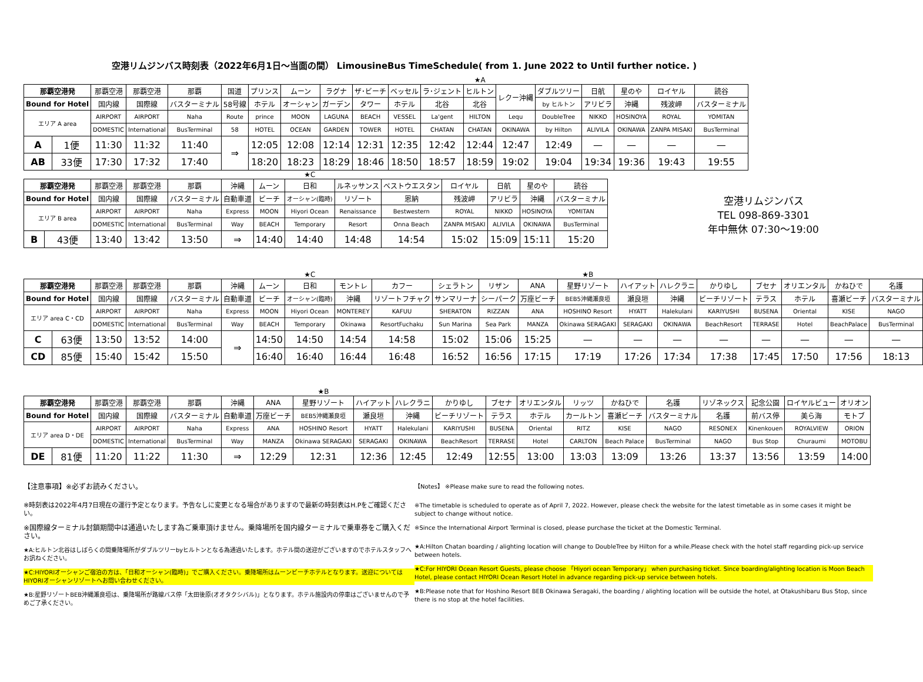空港リムジンバス時刻表（2022年6月1日～当面の間） LimousineBus TimeSchedule( from 1. June 2022 to Until further notice. )
| | | | | | | | | | | | | ★A | | | | | | |
| 那覇空港発 | | 那覇空港 | 那覇空港 | 那覇 | 国道 | プリンス | ムーン | ラグナ | ザ･ビーチ | ベッセル | ラ･ジェント | ヒルトン | レクー沖縄 | ダブルツリー | 日航 | 星のや | ロイヤル | 読谷 |
| Bound for Hotel | | 国内線 | 国際線 | バスターミナル | 58号線 | ホテル | オーシャン | ガーデン | タワー | ホテル | 北谷 | 北谷 | | by ヒルトン | アリビラ | 沖縄 | 残波岬 | バスターミナル |
| エリア A area | | AIRPORT | AIRPORT | Naha | Route | prince | MOON | LAGUNA | BEACH | VESSEL | La'gent | HILTON | Lequ | DoubleTree | NIKKO | HOSINOYA | ROYAL | YOMITAN |
| | | DOMESTIC | International | BusTerminal | 58 | HOTEL | OCEAN | GARDEN | TOWER | HOTEL | CHATAN | CHATAN | OKINAWA | by Hilton | ALIVILA | OKINAWA | ZANPA MISAKI | BusTerminal |
| A | 1便 | 11:30 | 11:32 | 11:40 | ⇒ | 12:05 | 12:08 | 12:14 | 12:31 | 12:35 | 12:42 | 12:44 | 12:47 | 12:49 | — | — | — | — |
| AB | 33便 | 17:30 | 17:32 | 17:40 | | 18:20 | 18:23 | 18:29 | 18:46 | 18:50 | 18:57 | 18:59 | 19:02 | 19:04 | 19:34 | 19:36 | 19:43 | 19:55 |
| | | | | | | | ★C | | | | | | |
| 那覇空港発 | | 那覇空港 | 那覇空港 | 那覇 | 沖縄 | ムーン | 日和 | ルネッサンス | ベストウエスタン | ロイヤル | 日航 | 星のや | 読谷 |
| Bound for Hotel | | 国内線 | 国際線 | バスターミナル | 自動車道 | ビーチ | オーシャン(臨時) | リゾート | 恩納 | 残波岬 | アリビラ | 沖縄 | バスターミナル |
| エリア B area | | AIRPORT | AIRPORT | Naha | Express | MOON | Hiyori Ocean | Renaissance | Bestwestern | ROYAL | NIKKO | HOSINOYA | YOMITAN |
| | | DOMESTIC | International | BusTerminal | Way | BEACH | Temporary | Resort | Onna Beach | ZANPA MISAKI | ALIVILA | OKINAWA | BusTerminal |
| B | 43便 | 13:40 | 13:42 | 13:50 | ⇒ | 14:40 | 14:40 | 14:48 | 14:54 | 15:02 | 15:09 | 15:11 | 15:20 |
空港リムジンバス
TEL 098-869-3301
年中無休 07:30～19:00
| | | | | | | | ★C | | | | | | ★B | | | | | | | |
| 那覇空港発 | | 那覇空港 | 那覇空港 | 那覇 | 沖縄 | ムーン | 日和 | モントレ | カフー | シェラトン | リザン | ANA | 星野リゾート | ハイアット | ハレクラニ | かりゆし | ブセナ | オリエンタル | かねひで | 名護 |
| Bound for Hotel | | 国内線 | 国際線 | バスターミナル | 自動車道 | ビーチ | オーシャン(臨時) | 沖縄 | リゾートフチャク | サンマリーナ | シーパーク | 万座ビーチ | BEB5沖縄瀬良垣 | 瀬良垣 | 沖縄 | ビーチリゾート | テラス | ホテル | 喜瀬ビーチ | バスターミナル |
| エリア area C・CD | | AIRPORT | AIRPORT | Naha | Express | MOON | Hiyori Ocean | MONTEREY | KAFUU | SHERATON | RIZZAN | ANA | HOSHINO Resort | HYATT | Halekulani | KARIYUSHI | BUSENA | Oriental | KISE | NAGO |
| | | DOMESTIC | International | BusTerminal | Way | BEACH | Temporary | Okinawa | ResortFuchaku | Sun Marina | Sea Park | MANZA | Okinawa SERAGAKI | SERAGAKI | OKINAWA | BeachResort | TERRASE | Hotel | BeachPalace | BusTerminal |
| C | 63便 | 13:50 | 13:52 | 14:00 | ⇒ | 14:50 | 14:50 | 14:54 | 14:58 | 15:02 | 15:06 | 15:25 | — | — | — | — | — | — | — | — |
| CD | 85便 | 15:40 | 15:42 | 15:50 | | 16:40 | 16:40 | 16:44 | 16:48 | 16:52 | 16:56 | 17:15 | 17:19 | 17:26 | 17:34 | 17:38 | 17:45 | 17:50 | 17:56 | 18:13 |
| | | | | | | | ★B | | | | | | | | | | | | |
| 那覇空港発 | | 那覇空港 | 那覇空港 | 那覇 | 沖縄 | ANA | 星野リゾート | ハイアット | ハレクラニ | かりゆし | ブセナ | オリエンタル | リッツ | かねひで | 名護 | リゾネックス | 記念公園 | ロイヤルビュー | オリオン |
| Bound for Hotel | | 国内線 | 国際線 | バスターミナル | 自動車道 | 万座ビーチ | BEB5沖縄瀬良垣 | 瀬良垣 | 沖縄 | ビーチリゾート | テラス | ホテル | カールトン | 喜瀬ビーチ | バスターミナル | 名護 | 前バス停 | 美ら海 | モトブ |
| エリア area D・DE | | AIRPORT | AIRPORT | Naha | Express | ANA | HOSHINO Resort | HYATT | Halekulani | KARIYUSHI | BUSENA | Oriental | RITZ | KISE | NAGO | RESONEX | Kinenkouen | ROYALVIEW | ORION |
| | | DOMESTIC | International | BusTerminal | Way | MANZA | Okinawa SERAGAKI | SERAGAKI | OKINAWA | BeachResort | TERRASE | Hotel | CARLTON | Beach Palace | BusTerminal | NAGO | Bus Stop | Churaumi | MOTOBU |
| DE | 81便 | 11:20 | 11:22 | 11:30 | ⇒ | 12:29 | 12:31 | 12:36 | 12:45 | 12:49 | 12:55 | 13:00 | 13:03 | 13:09 | 13:26 | 13:37 | 13:56 | 13:59 | 14:00 |
【注意事項】※必ずお読みください。
※時刻表は2022年4月7日現在の運行予定となります。予告なしに変更となる場合がありますので最新の時刻表はH.Pをご確認ください。
※国際線ターミナル封鎖期間中は通過いたします為ご乗車頂けません。乗降場所を国内線ターミナルで乗車券をご購入ください。
★A:ヒルトン北谷はしばらくの間乗降場所がダブルツリーbyヒルトンとなる為通過いたします。ホテル間の送迎がございますのでホテルスタッフへお訊ねください。
★C:HIYORIオーシャンご宿泊の方は、「日和オーシャン(臨時)」でご購入ください。乗降場所はムーンビーチホテルとなります。送迎についてはHIYORIオーシャンリゾートへお問い合わせください。
★B:星野リゾートBEB沖縄瀬良垣は、乗降場所が路線バス停「太田後原(オオタクシバル)」となります。ホテル施設内の停車はございませんので予めご了承ください。
【Notes】 ※Please make sure to read the following notes.
※The timetable is scheduled to operate as of April 7, 2022. However, please check the website for the latest timetable as in some cases it might be subject to change without notice.
※Since the International Airport Terminal is closed, please purchase the ticket at the Domestic Terminal.
★A:Hilton Chatan boarding / alighting location will change to DoubleTree by Hilton for a while.Please check with the hotel staff regarding pick-up service between hotels.
★C:For HIYORI Ocean Resort Guests, please choose 「Hiyori ocean Temporary」 when purchasing ticket. Since boarding/alighting location is Moon Beach Hotel, please contact HIYORI Ocean Resort Hotel in advance regarding pick-up service between hotels.
★B:Please note that for Hoshino Resort BEB Okinawa Seragaki, the boarding / alighting location will be outside the hotel, at Otakushibaru Bus Stop, since there is no stop at the hotel facilities.